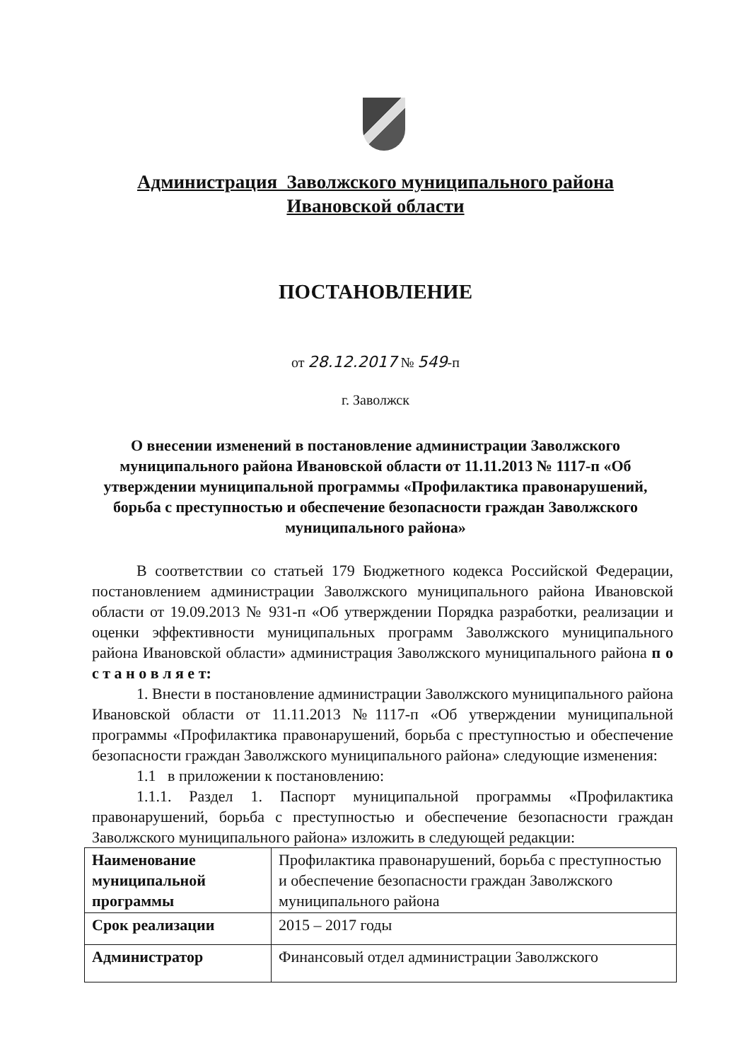Администрация Заволжского муниципального района
Ивановской области
ПОСТАНОВЛЕНИЕ
от 28.12.2017 № 549-п
г. Заволжск
О внесении изменений в постановление администрации Заволжского муниципального района Ивановской области от 11.11.2013 № 1117-п «Об утверждении муниципальной программы «Профилактика правонарушений, борьба с преступностью и обеспечение безопасности граждан Заволжского муниципального района»
В соответствии со статьей 179 Бюджетного кодекса Российской Федерации, постановлением администрации Заволжского муниципального района Ивановской области от 19.09.2013 № 931-п «Об утверждении Порядка разработки, реализации и оценки эффективности муниципальных программ Заволжского муниципального района Ивановской области» администрация Заволжского муниципального района п о с т а н о в л я е т:
1. Внести в постановление администрации Заволжского муниципального района Ивановской области от 11.11.2013 №1117-п «Об утверждении муниципальной программы «Профилактика правонарушений, борьба с преступностью и обеспечение безопасности граждан Заволжского муниципального района» следующие изменения:
1.1 в приложении к постановлению:
1.1.1. Раздел 1. Паспорт муниципальной программы «Профилактика правонарушений, борьба с преступностью и обеспечение безопасности граждан Заволжского муниципального района» изложить в следующей редакции:
| Наименование муниципальной программы | Профилактика правонарушений, борьба с преступностью и обеспечение безопасности граждан Заволжского муниципального района |
| Срок реализации | 2015 – 2017 годы |
| Администратор | Финансовый отдел администрации Заволжского |